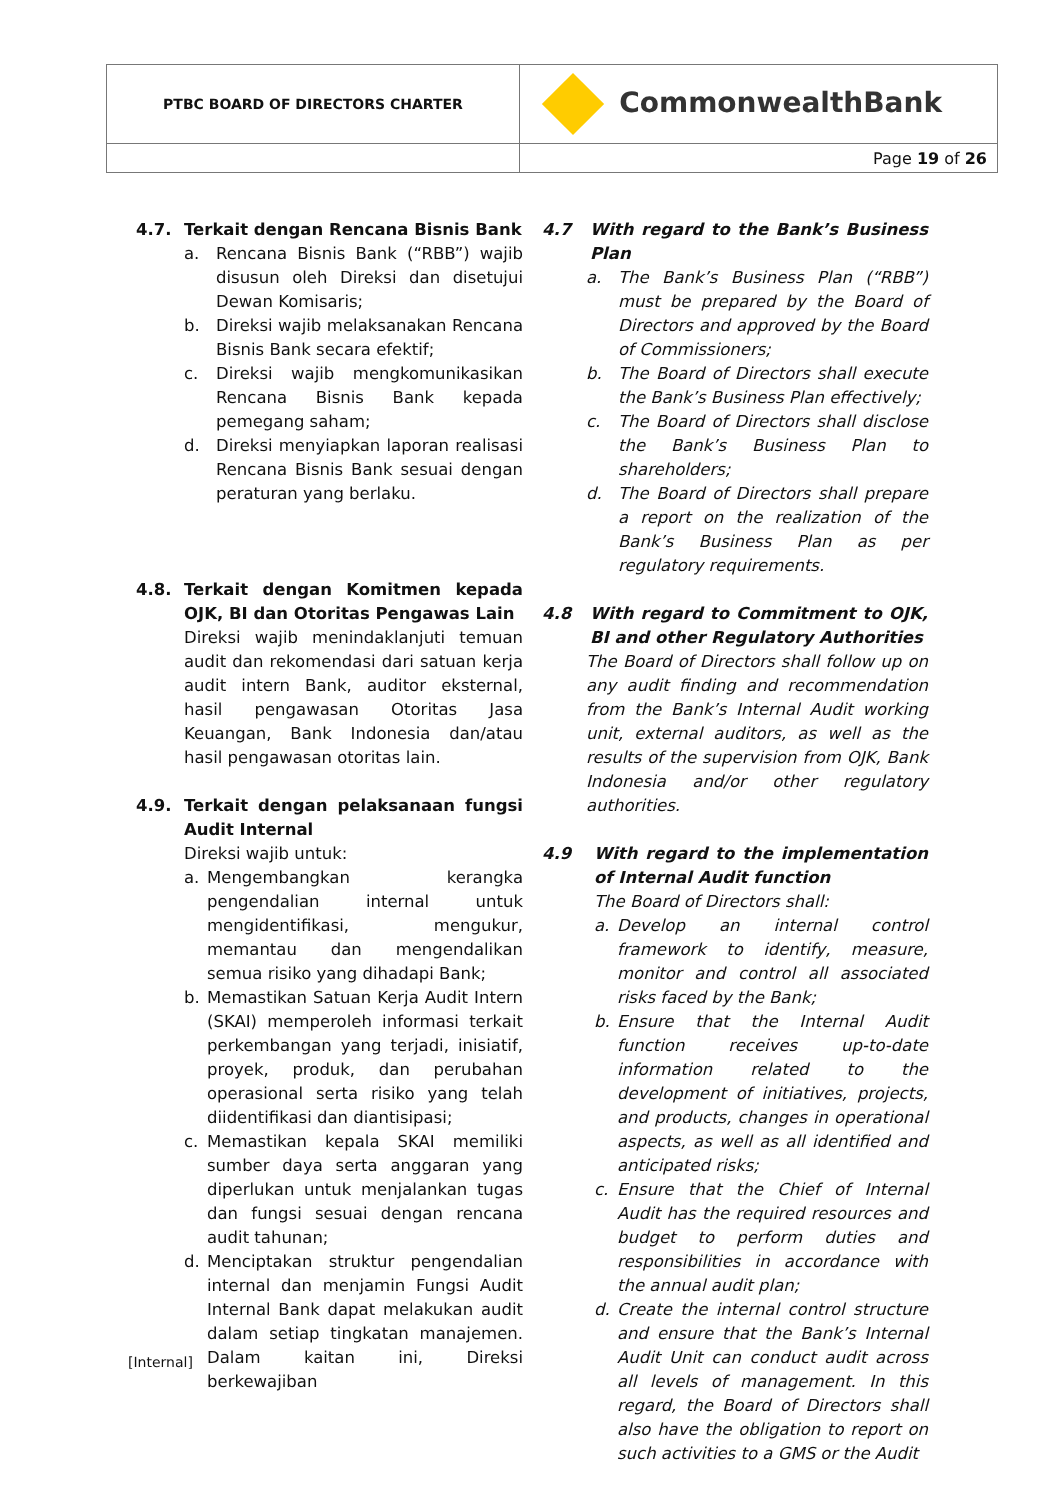| PTBC BOARD OF DIRECTORS CHARTER | CommonwealthBank |
| | Page 19 of 26 |
4.7. Terkait dengan Rencana Bisnis Bank
a. Rencana Bisnis Bank (“RBB”) wajib disusun oleh Direksi dan disetujui Dewan Komisaris;
b. Direksi wajib melaksanakan Rencana Bisnis Bank secara efektif;
c. Direksi wajib mengkomunikasikan Rencana Bisnis Bank kepada pemegang saham;
d. Direksi menyiapkan laporan realisasi Rencana Bisnis Bank sesuai dengan peraturan yang berlaku.
4.8. Terkait dengan Komitmen kepada OJK, BI dan Otoritas Pengawas Lain
Direksi wajib menindaklanjuti temuan audit dan rekomendasi dari satuan kerja audit intern Bank, auditor eksternal, hasil pengawasan Otoritas Jasa Keuangan, Bank Indonesia dan/atau hasil pengawasan otoritas lain.
4.9. Terkait dengan pelaksanaan fungsi Audit Internal
Direksi wajib untuk:
a. Mengembangkan kerangka pengendalian internal untuk mengidentifikasi, mengukur, memantau dan mengendalikan semua risiko yang dihadapi Bank;
b. Memastikan Satuan Kerja Audit Intern (SKAI) memperoleh informasi terkait perkembangan yang terjadi, inisiatif, proyek, produk, dan perubahan operasional serta risiko yang telah diidentifikasi dan diantisipasi;
c. Memastikan kepala SKAI memiliki sumber daya serta anggaran yang diperlukan untuk menjalankan tugas dan fungsi sesuai dengan rencana audit tahunan;
d. Menciptakan struktur pengendalian internal dan menjamin Fungsi Audit Internal Bank dapat melakukan audit dalam setiap tingkatan manajemen. Dalam kaitan ini, Direksi berkewajiban
4.7 With regard to the Bank’s Business Plan
a. The Bank’s Business Plan (“RBB”) must be prepared by the Board of Directors and approved by the Board of Commissioners;
b. The Board of Directors shall execute the Bank’s Business Plan effectively;
c. The Board of Directors shall disclose the Bank’s Business Plan to shareholders;
d. The Board of Directors shall prepare a report on the realization of the Bank’s Business Plan as per regulatory requirements.
4.8 With regard to Commitment to OJK, BI and other Regulatory Authorities
The Board of Directors shall follow up on any audit finding and recommendation from the Bank’s Internal Audit working unit, external auditors, as well as the results of the supervision from OJK, Bank Indonesia and/or other regulatory authorities.
4.9 With regard to the implementation of Internal Audit function
The Board of Directors shall:
a. Develop an internal control framework to identify, measure, monitor and control all associated risks faced by the Bank;
b. Ensure that the Internal Audit function receives up-to-date information related to the development of initiatives, projects, and products, changes in operational aspects, as well as all identified and anticipated risks;
c. Ensure that the Chief of Internal Audit has the required resources and budget to perform duties and responsibilities in accordance with the annual audit plan;
d. Create the internal control structure and ensure that the Bank’s Internal Audit Unit can conduct audit across all levels of management. In this regard, the Board of Directors shall also have the obligation to report on such activities to a GMS or the Audit
[Internal]